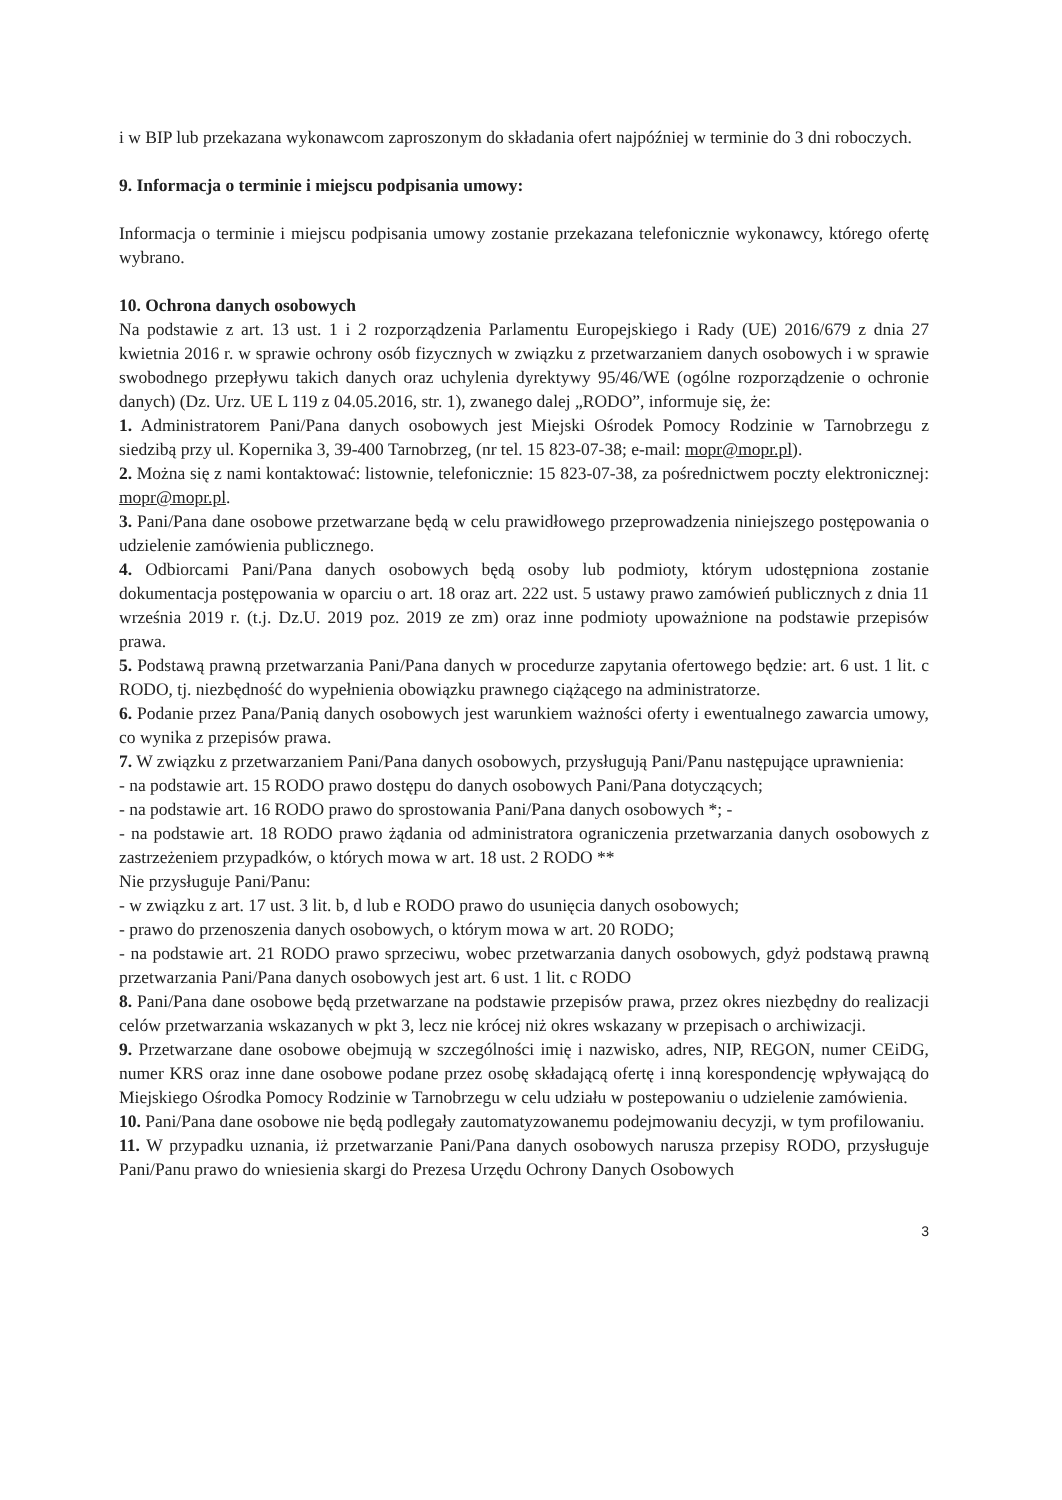i w BIP lub przekazana wykonawcom zaproszonym do składania ofert najpóźniej w terminie do 3 dni roboczych.
9. Informacja o terminie i miejscu podpisania umowy:
Informacja o terminie i miejscu podpisania umowy zostanie przekazana telefonicznie wykonawcy, którego ofertę wybrano.
10. Ochrona danych osobowych
Na podstawie z art. 13 ust. 1 i 2 rozporządzenia Parlamentu Europejskiego i Rady (UE) 2016/679 z dnia 27 kwietnia 2016 r. w sprawie ochrony osób fizycznych w związku z przetwarzaniem danych osobowych i w sprawie swobodnego przepływu takich danych oraz uchylenia dyrektywy 95/46/WE (ogólne rozporządzenie o ochronie danych) (Dz. Urz. UE L 119 z 04.05.2016, str. 1), zwanego dalej „RODO”, informuje się, że:
1. Administratorem Pani/Pana danych osobowych jest Miejski Ośrodek Pomocy Rodzinie w Tarnobrzegu z siedzibą przy ul. Kopernika 3, 39-400 Tarnobrzeg, (nr tel. 15 823-07-38; e-mail: mopr@mopr.pl).
2. Można się z nami kontaktować: listownie, telefonicznie: 15 823-07-38, za pośrednictwem poczty elektronicznej: mopr@mopr.pl.
3. Pani/Pana dane osobowe przetwarzane będą w celu prawidłowego przeprowadzenia niniejszego postępowania o udzielenie zamówienia publicznego.
4. Odbiorcami Pani/Pana danych osobowych będą osoby lub podmioty, którym udostępniona zostanie dokumentacja postępowania w oparciu o art. 18 oraz art. 222 ust. 5 ustawy prawo zamówień publicznych z dnia 11 września 2019 r. (t.j. Dz.U. 2019 poz. 2019 ze zm) oraz inne podmioty upoważnione na podstawie przepisów prawa.
5. Podstawą prawną przetwarzania Pani/Pana danych w procedurze zapytania ofertowego będzie: art. 6 ust. 1 lit. c RODO, tj. niezbędność do wypełnienia obowiązku prawnego ciążącego na administratorze.
6. Podanie przez Pana/Panią danych osobowych jest warunkiem ważności oferty i ewentualnego zawarcia umowy, co wynika z przepisów prawa.
7. W związku z przetwarzaniem Pani/Pana danych osobowych, przysługują Pani/Panu następujące uprawnienia:
- na podstawie art. 15 RODO prawo dostępu do danych osobowych Pani/Pana dotyczących;
- na podstawie art. 16 RODO prawo do sprostowania Pani/Pana danych osobowych *; -
- na podstawie art. 18 RODO prawo żądania od administratora ograniczenia przetwarzania danych osobowych z zastrzeżeniem przypadków, o których mowa w art. 18 ust. 2 RODO **
Nie przysługuje Pani/Panu:
- w związku z art. 17 ust. 3 lit. b, d lub e RODO prawo do usunięcia danych osobowych;
- prawo do przenoszenia danych osobowych, o którym mowa w art. 20 RODO;
- na podstawie art. 21 RODO prawo sprzeciwu, wobec przetwarzania danych osobowych, gdyż podstawą prawną przetwarzania Pani/Pana danych osobowych jest art. 6 ust. 1 lit. c RODO
8. Pani/Pana dane osobowe będą przetwarzane na podstawie przepisów prawa, przez okres niezbędny do realizacji celów przetwarzania wskazanych w pkt 3, lecz nie krócej niż okres wskazany w przepisach o archiwizacji.
9. Przetwarzane dane osobowe obejmują w szczególności imię i nazwisko, adres, NIP, REGON, numer CEiDG, numer KRS oraz inne dane osobowe podane przez osobę składającą ofertę i inną korespondencję wpływającą do Miejskiego Ośrodka Pomocy Rodzinie w Tarnobrzegu w celu udziału w postepowaniu o udzielenie zamówienia.
10. Pani/Pana dane osobowe nie będą podlegały zautomatyzowanemu podejmowaniu decyzji, w tym profilowaniu.
11. W przypadku uznania, iż przetwarzanie Pani/Pana danych osobowych narusza przepisy RODO, przysługuje Pani/Panu prawo do wniesienia skargi do Prezesa Urzędu Ochrony Danych Osobowych
3